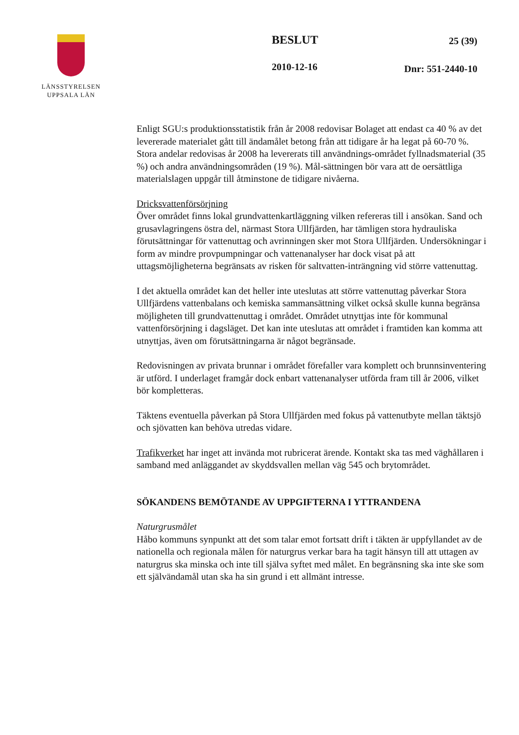LÄNSSTYRELSEN
UPPSALA LÄN
BESLUT
2010-12-16
25 (39)
Dnr: 551-2440-10
Enligt SGU:s produktionsstatistik från år 2008 redovisar Bolaget att endast ca 40 % av det levererade materialet gått till ändamålet betong från att tidigare år ha legat på 60-70 %. Stora andelar redovisas år 2008 ha levererats till användnings-området fyllnadsmaterial (35 %) och andra användningsområden (19 %). Mål-sättningen bör vara att de oersättliga materialslagen uppgår till åtminstone de tidigare nivåerna.
Dricksvattenförsörjning
Över området finns lokal grundvattenkartläggning vilken refereras till i ansökan. Sand och grusavlagringens östra del, närmast Stora Ullfjärden, har tämligen stora hydrauliska förutsättningar för vattenuttag och avrinningen sker mot Stora Ullfjärden. Undersökningar i form av mindre provpumpningar och vattenanalyser har dock visat på att uttagsmöjligheterna begränsats av risken för saltvatten-inträngning vid större vattenuttag.
I det aktuella området kan det heller inte uteslutas att större vattenuttag påverkar Stora Ullfjärdens vattenbalans och kemiska sammansättning vilket också skulle kunna begränsa möjligheten till grundvattenuttag i området. Området utnyttjas inte för kommunal vattenförsörjning i dagsläget. Det kan inte uteslutas att området i framtiden kan komma att utnyttjas, även om förutsättningarna är något begränsade.
Redovisningen av privata brunnar i området förefaller vara komplett och brunnsinventering är utförd. I underlaget framgår dock enbart vattenanalyser utförda fram till år 2006, vilket bör kompletteras.
Täktens eventuella påverkan på Stora Ullfjärden med fokus på vattenutbyte mellan täktsjö och sjövatten kan behöva utredas vidare.
Trafikverket har inget att invända mot rubricerat ärende. Kontakt ska tas med väghållaren i samband med anläggandet av skyddsvallen mellan väg 545 och brytområdet.
SÖKANDENS BEMÖTANDE AV UPPGIFTERNA I YTTRANDENA
Naturgrusmålet
Håbo kommuns synpunkt att det som talar emot fortsatt drift i täkten är uppfyllandet av de nationella och regionala målen för naturgrus verkar bara ha tagit hänsyn till att uttagen av naturgrus ska minska och inte till själva syftet med målet. En begränsning ska inte ske som ett självändamål utan ska ha sin grund i ett allmänt intresse.